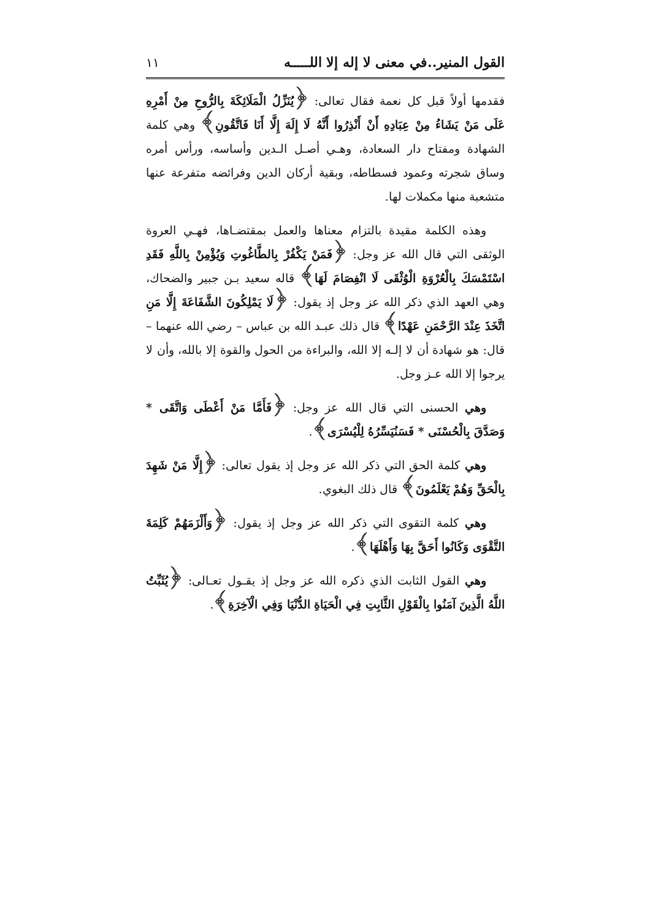القول المنير..في معنى لا إله إلا اللـــــه ١١
فقدمها أولاً قبل كل نعمة فقال تعالى: ﴿يُنَزِّلُ الْمَلَائِكَةَ بِالرُّوحِ مِنْ أَمْرِهِ عَلَى مَنْ يَشَاءُ مِنْ عِبَادِهِ أَنْ أَنْذِرُوا أَنَّهُ لَا إِلَهَ إِلَّا أَنَا فَاتَّقُونِ﴾ وهي كلمة الشهادة ومفتاح دار السعادة، وهـي أصـل الـدين وأساسه، ورأس أمره وساق شجرته وعمود فسطاطه، وبقية أركان الدين وفرائضه متفرعة عنها متشعبة منها مكملات لها.
وهذه الكلمة مقيدة بالتزام معناها والعمل بمقتضـاها، فهـي العروة الوثقى التي قال الله عز وجل: ﴿فَمَنْ يَكْفُرْ بِالطَّاغُوتِ وَيُؤْمِنْ بِاللَّهِ فَقَدِ اسْتَمْسَكَ بِالْعُرْوَةِ الْوُثْقَى لَا انْفِصَامَ لَهَا﴾ قاله سعيد بـن جبير والضحاك، وهي العهد الذي ذكر الله عز وجل إذ يقول: ﴿لَا يَمْلِكُونَ الشَّفَاعَةَ إِلَّا مَنِ اتَّخَذَ عِنْدَ الرَّحْمَنِ عَهْدًا﴾ قال ذلك عبـد الله بن عباس – رضي الله عنهما – قال: هو شهادة أن لا إلـه إلا الله، والبراءة من الحول والقوة إلا بالله، وأن لا يرجوا إلا الله عـز وجل.
وهي الحسنى التي قال الله عز وجل: ﴿فَأَمَّا مَنْ أَعْطَى وَاتَّقَى * وَصَدَّقَ بِالْحُسْنَى * فَسَنُيَسِّرُهُ لِلْيُسْرَى﴾.
وهي كلمة الحق التي ذكر الله عز وجل إذ يقول تعالى: ﴿إِلَّا مَنْ شَهِدَ بِالْحَقِّ وَهُمْ يَعْلَمُونَ﴾ قال ذلك البغوي.
وهي كلمة التقوى التي ذكر الله عز وجل إذ يقول: ﴿وَأَلْزَمَهُمْ كَلِمَةَ التَّقْوَى وَكَانُوا أَحَقَّ بِهَا وَأَهْلَهَا﴾.
وهي القول الثابت الذي ذكره الله عز وجل إذ يقـول تعـالى: ﴿يُثَبِّتُ اللَّهُ الَّذِينَ آمَنُوا بِالْقَوْلِ الثَّابِتِ فِي الْحَيَاةِ الدُّنْيَا وَفِي الْآخِرَةِ﴾.